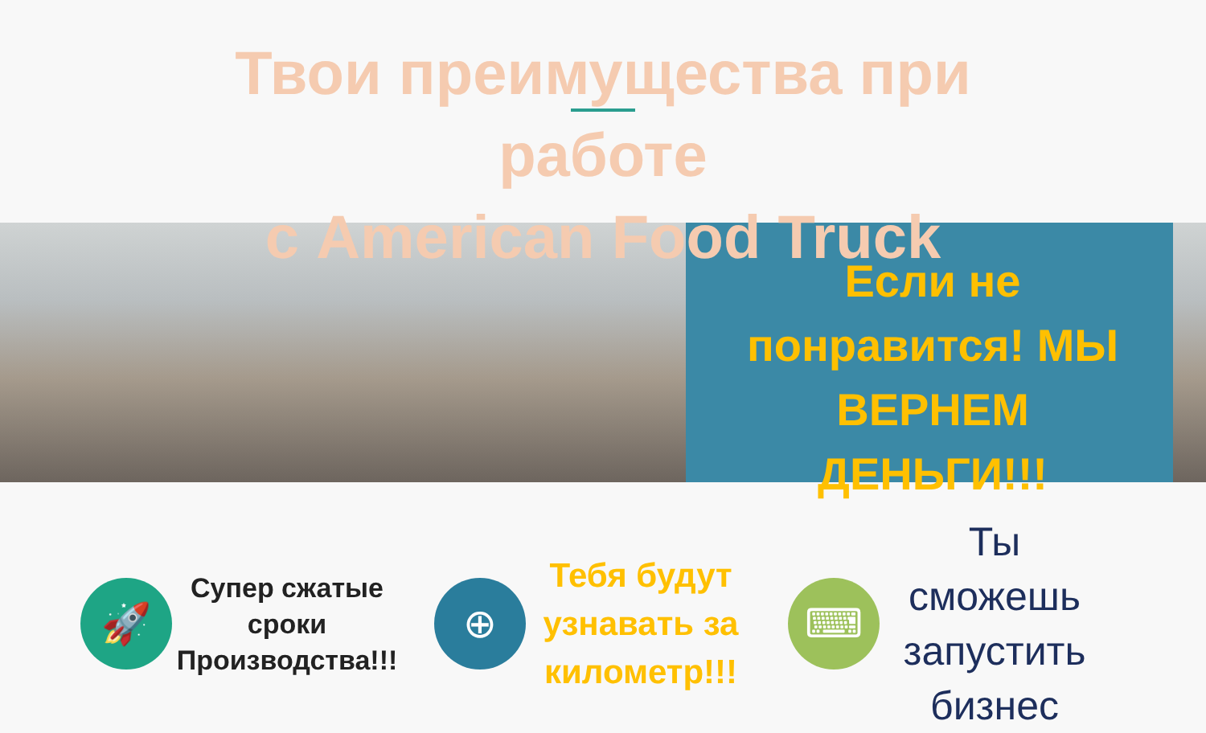Твои преимущества при
работе
с American Food Truck
Если не понравится! МЫ ВЕРНЕМ ДЕНЬГИ!!!
🚀
Супер сжатые сроки Производства!!!
⊕
Тебя будут узнавать за километр!!!
⌨
Ты сможешь запустить бизнес